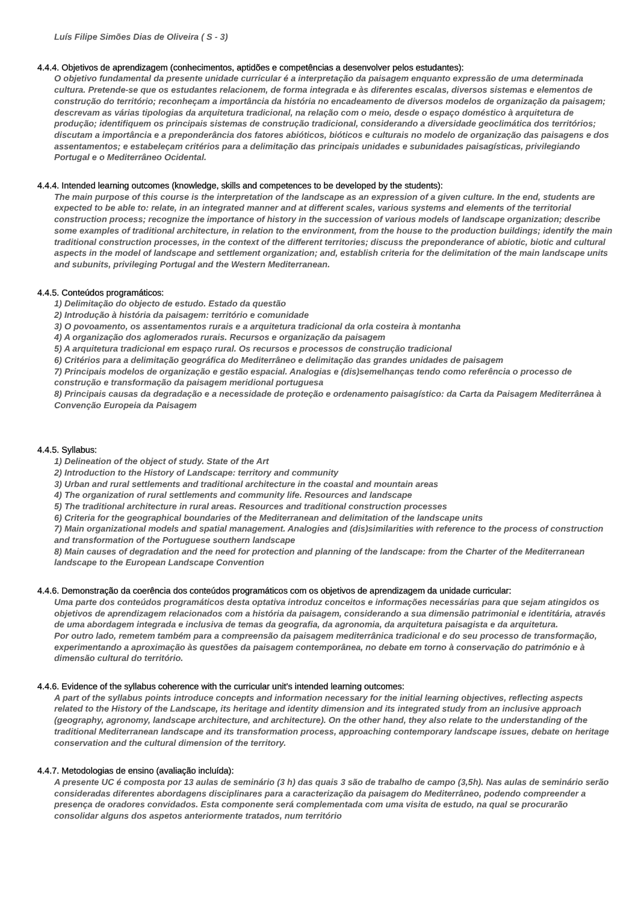Luís Filipe Simões Dias de Oliveira ( S - 3)
4.4.4. Objetivos de aprendizagem (conhecimentos, aptidões e competências a desenvolver pelos estudantes):
O objetivo fundamental da presente unidade curricular é a interpretação da paisagem enquanto expressão de uma determinada cultura. Pretende-se que os estudantes relacionem, de forma integrada e às diferentes escalas, diversos sistemas e elementos de construção do território; reconheçam a importância da história no encadeamento de diversos modelos de organização da paisagem; descrevam as várias tipologias da arquitetura tradicional, na relação com o meio, desde o espaço doméstico à arquitetura de produção; identifiquem os principais sistemas de construção tradicional, considerando a diversidade geoclimática dos territórios; discutam a importância e a preponderância dos fatores abióticos, bióticos e culturais no modelo de organização das paisagens e dos assentamentos; e estabeleçam critérios para a delimitação das principais unidades e subunidades paisagísticas, privilegiando Portugal e o Mediterrâneo Ocidental.
4.4.4. Intended learning outcomes (knowledge, skills and competences to be developed by the students):
The main purpose of this course is the interpretation of the landscape as an expression of a given culture. In the end, students are expected to be able to: relate, in an integrated manner and at different scales, various systems and elements of the territorial construction process; recognize the importance of history in the succession of various models of landscape organization; describe some examples of traditional architecture, in relation to the environment, from the house to the production buildings; identify the main traditional construction processes, in the context of the different territories; discuss the preponderance of abiotic, biotic and cultural aspects in the model of landscape and settlement organization; and, establish criteria for the delimitation of the main landscape units and subunits, privileging Portugal and the Western Mediterranean.
4.4.5. Conteúdos programáticos:
1) Delimitação do objecto de estudo. Estado da questão
2) Introdução à história da paisagem: território e comunidade
3) O povoamento, os assentamentos rurais e a arquitetura tradicional da orla costeira à montanha
4) A organização dos aglomerados rurais. Recursos e organização da paisagem
5) A arquitetura tradicional em espaço rural. Os recursos e processos de construção tradicional
6) Critérios para a delimitação geográfica do Mediterrâneo e delimitação das grandes unidades de paisagem
7) Principais modelos de organização e gestão espacial. Analogias e (dis)semelhanças tendo como referência o processo de construção e transformação da paisagem meridional portuguesa
8) Principais causas da degradação e a necessidade de proteção e ordenamento paisagístico: da Carta da Paisagem Mediterrânea à Convenção Europeia da Paisagem
4.4.5. Syllabus:
1) Delineation of the object of study. State of the Art
2) Introduction to the History of Landscape: territory and community
3) Urban and rural settlements and traditional architecture in the coastal and mountain areas
4) The organization of rural settlements and community life. Resources and landscape
5) The traditional architecture in rural areas. Resources and traditional construction processes
6) Criteria for the geographical boundaries of the Mediterranean and delimitation of the landscape units
7) Main organizational models and spatial management. Analogies and (dis)similarities with reference to the process of construction and transformation of the Portuguese southern landscape
8) Main causes of degradation and the need for protection and planning of the landscape: from the Charter of the Mediterranean landscape to the European Landscape Convention
4.4.6. Demonstração da coerência dos conteúdos programáticos com os objetivos de aprendizagem da unidade curricular:
Uma parte dos conteúdos programáticos desta optativa introduz conceitos e informações necessárias para que sejam atingidos os objetivos de aprendizagem relacionados com a história da paisagem, considerando a sua dimensão patrimonial e identitária, através de uma abordagem integrada e inclusiva de temas da geografia, da agronomia, da arquitetura paisagista e da arquitetura.
Por outro lado, remetem também para a compreensão da paisagem mediterrânica tradicional e do seu processo de transformação, experimentando a aproximação às questões da paisagem contemporânea, no debate em torno à conservação do património e à dimensão cultural do território.
4.4.6. Evidence of the syllabus coherence with the curricular unit’s intended learning outcomes:
A part of the syllabus points introduce concepts and information necessary for the initial learning objectives, reflecting aspects related to the History of the Landscape, its heritage and identity dimension and its integrated study from an inclusive approach (geography, agronomy, landscape architecture, and architecture). On the other hand, they also relate to the understanding of the traditional Mediterranean landscape and its transformation process, approaching contemporary landscape issues, debate on heritage conservation and the cultural dimension of the territory.
4.4.7. Metodologias de ensino (avaliação incluída):
A presente UC é composta por 13 aulas de seminário (3 h) das quais 3 são de trabalho de campo (3,5h). Nas aulas de seminário serão consideradas diferentes abordagens disciplinares para a caracterização da paisagem do Mediterrâneo, podendo compreender a presença de oradores convidados. Esta componente será complementada com uma visita de estudo, na qual se procurarão consolidar alguns dos aspetos anteriormente tratados, num território